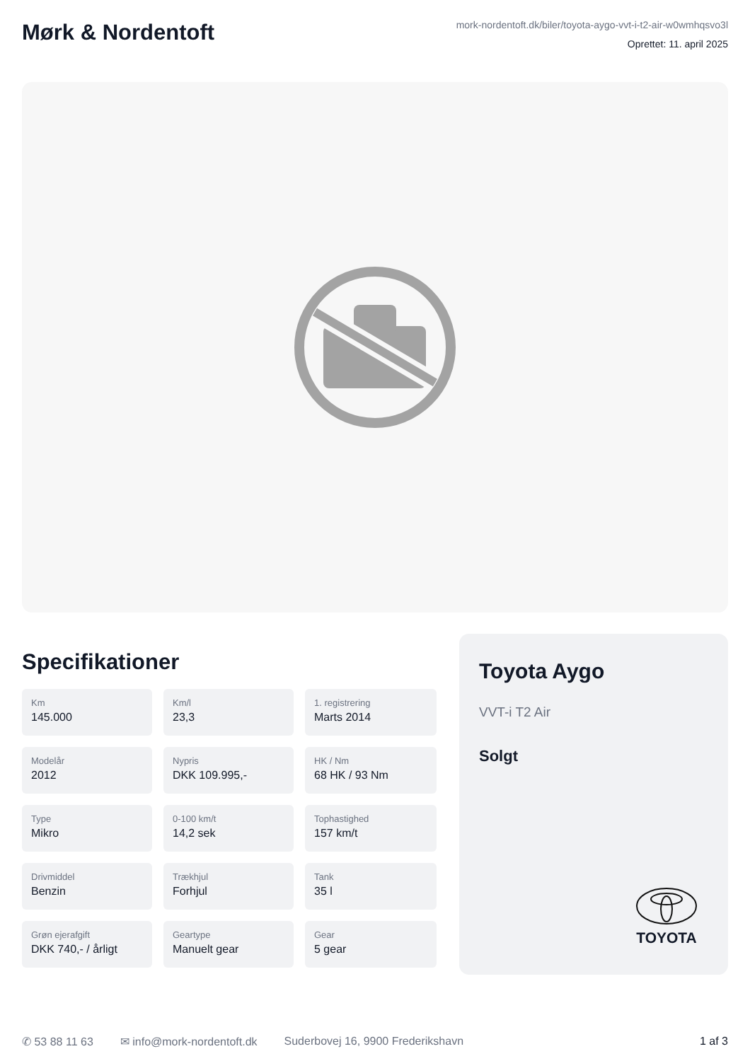Mørk & Nordentoft
mork-nordentoft.dk/biler/toyota-aygo-vvt-i-t2-air-w0wmhqsvo3l
Oprettet: 11. april 2025
Specifikationer
Km
145.000
Km/l
23,3
1. registrering
Marts 2014
Modelår
2012
Nypris
DKK 109.995,-
HK / Nm
68 HK / 93 Nm
Type
Mikro
0-100 km/t
14,2 sek
Tophastighed
157 km/t
Drivmiddel
Benzin
Trækhjul
Forhjul
Tank
35 l
Grøn ejerafgift
DKK 740,- / årligt
Geartype
Manuelt gear
Gear
5 gear
Toyota Aygo
VVT-i T2 Air
Solgt
TOYOTA
✆ 53 88 11 63 ✉ info@mork-nordentoft.dk Suderbovej 16, 9900 Frederikshavn 1 af 3